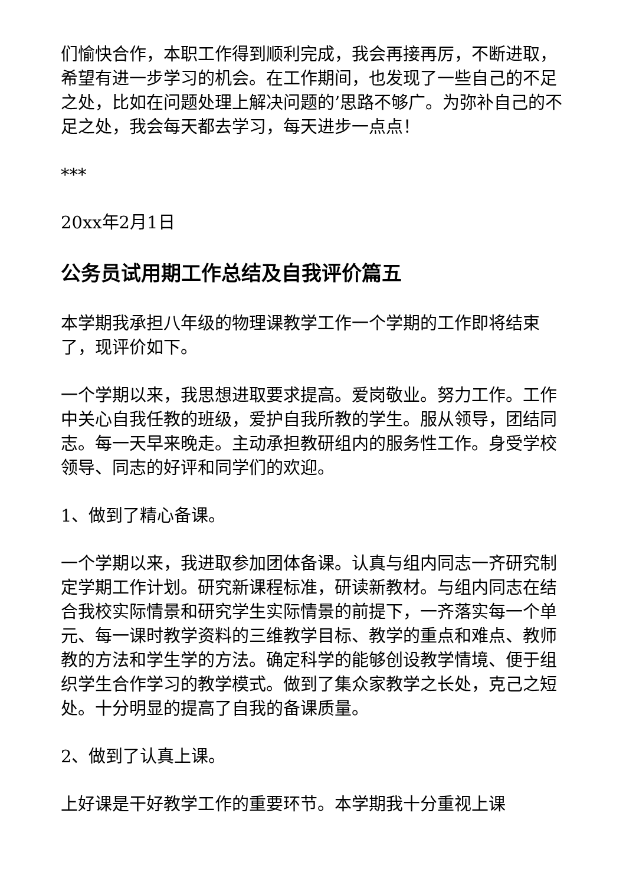们愉快合作，本职工作得到顺利完成，我会再接再厉，不断进取，希望有进一步学习的机会。在工作期间，也发现了一些自己的不足之处，比如在问题处理上解决问题的’思路不够广。为弥补自己的不足之处，我会每天都去学习，每天进步一点点！
***
20xx年2月1日
公务员试用期工作总结及自我评价篇五
本学期我承担八年级的物理课教学工作一个学期的工作即将结束了，现评价如下。
一个学期以来，我思想进取要求提高。爱岗敬业。努力工作。工作中关心自我任教的班级，爱护自我所教的学生。服从领导，团结同志。每一天早来晚走。主动承担教研组内的服务性工作。身受学校领导、同志的好评和同学们的欢迎。
1、做到了精心备课。
一个学期以来，我进取参加团体备课。认真与组内同志一齐研究制定学期工作计划。研究新课程标准，研读新教材。与组内同志在结合我校实际情景和研究学生实际情景的前提下，一齐落实每一个单元、每一课时教学资料的三维教学目标、教学的重点和难点、教师教的方法和学生学的方法。确定科学的能够创设教学情境、便于组织学生合作学习的教学模式。做到了集众家教学之长处，克己之短处。十分明显的提高了自我的备课质量。
2、做到了认真上课。
上好课是干好教学工作的重要环节。本学期我十分重视上课